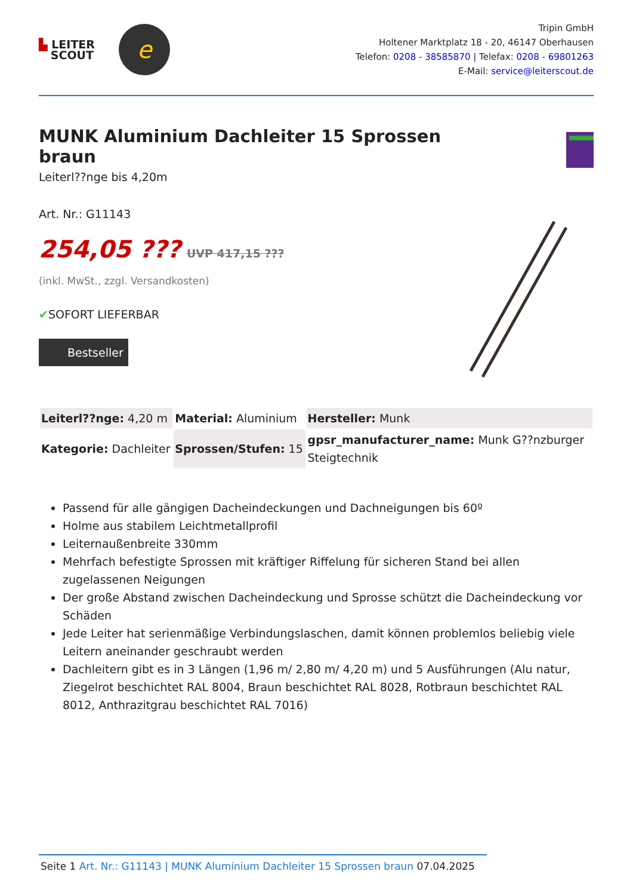▙ LEITER
SCOUT
e
Tripin GmbH
Holtener Marktplatz 18 - 20, 46147 Oberhausen
Telefon: 0208 - 38585870 | Telefax: 0208 - 69801263
E-Mail: service@leiterscout.de
MUNK Aluminium Dachleiter 15 Sprossen braun
Leiterl??nge bis 4,20m
Art. Nr.: G11143
254,05 ??? UVP 417,15 ???
(inkl. MwSt., zzgl. Versandkosten)
✔SOFORT LIEFERBAR
Bestseller
| Leiterl??nge: 4,20 m | Material: Aluminium | Hersteller: Munk |
| Kategorie: Dachleiter | Sprossen/Stufen: 15 | gpsr_manufacturer_name: Munk G??nzburger Steigtechnik |
Passend für alle gängigen Dacheindeckungen und Dachneigungen bis 60º
Holme aus stabilem Leichtmetallprofil
Leiternaußenbreite 330mm
Mehrfach befestigte Sprossen mit kräftiger Riffelung für sicheren Stand bei allen zugelassenen Neigungen
Der große Abstand zwischen Dacheindeckung und Sprosse schützt die Dacheindeckung vor Schäden
Jede Leiter hat serienmäßige Verbindungslaschen, damit können problemlos beliebig viele Leitern aneinander geschraubt werden
Dachleitern gibt es in 3 Längen (1,96 m/ 2,80 m/ 4,20 m) und 5 Ausführungen (Alu natur, Ziegelrot beschichtet RAL 8004, Braun beschichtet RAL 8028, Rotbraun beschichtet RAL 8012, Anthrazitgrau beschichtet RAL 7016)
Seite 1 Art. Nr.: G11143 | MUNK Aluminium Dachleiter 15 Sprossen braun 07.04.2025